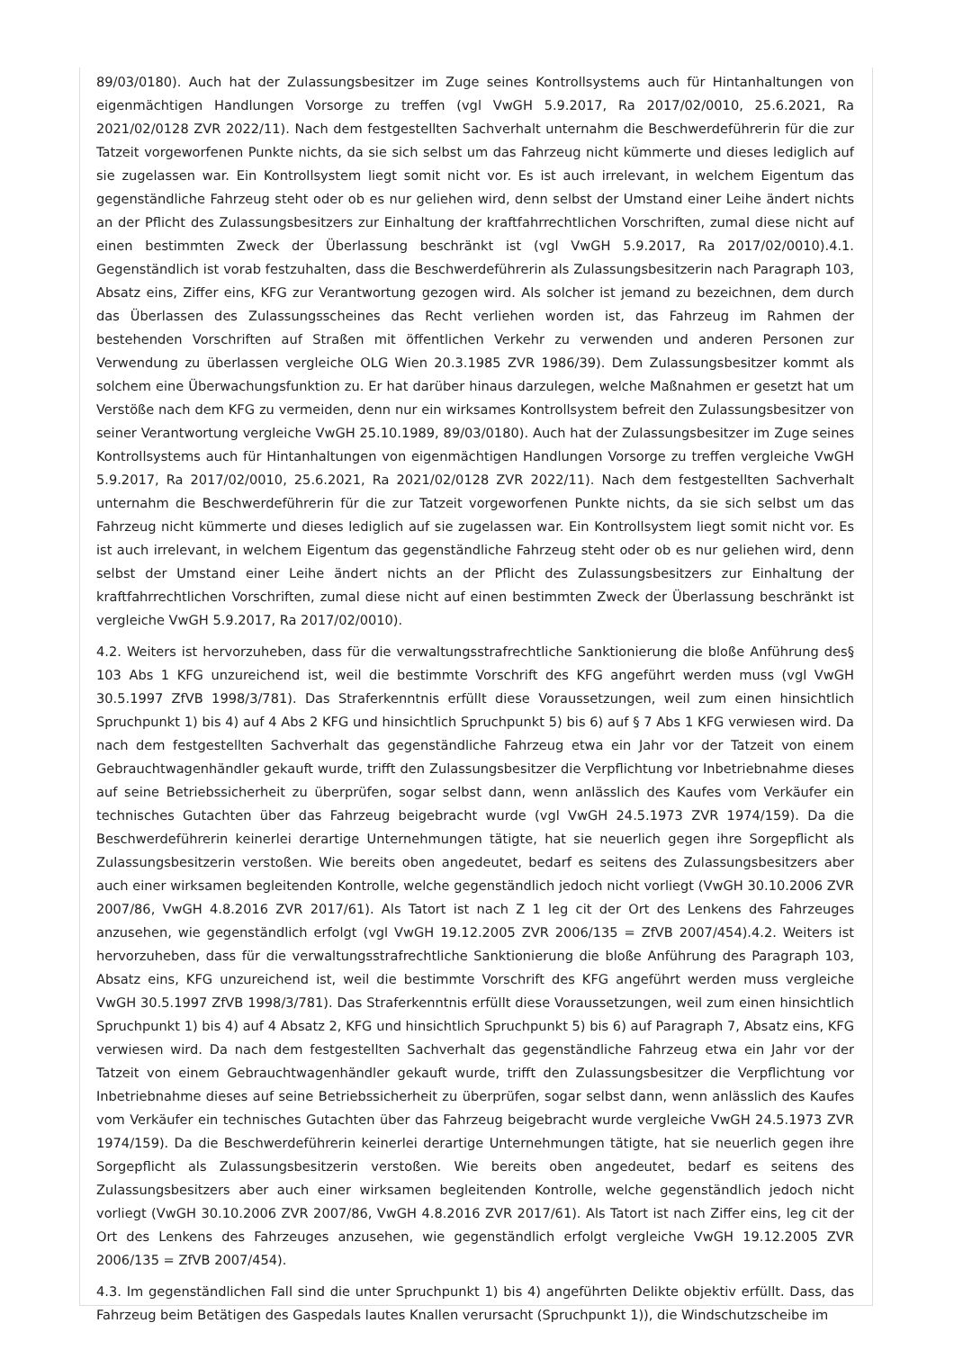89/03/0180). Auch hat der Zulassungsbesitzer im Zuge seines Kontrollsystems auch für Hintanhaltungen von eigenmächtigen Handlungen Vorsorge zu treffen (vgl VwGH 5.9.2017, Ra 2017/02/0010, 25.6.2021, Ra 2021/02/0128 ZVR 2022/11). Nach dem festgestellten Sachverhalt unternahm die Beschwerdeführerin für die zur Tatzeit vorgeworfenen Punkte nichts, da sie sich selbst um das Fahrzeug nicht kümmerte und dieses lediglich auf sie zugelassen war. Ein Kontrollsystem liegt somit nicht vor. Es ist auch irrelevant, in welchem Eigentum das gegenständliche Fahrzeug steht oder ob es nur geliehen wird, denn selbst der Umstand einer Leihe ändert nichts an der Pflicht des Zulassungsbesitzers zur Einhaltung der kraftfahrrechtlichen Vorschriften, zumal diese nicht auf einen bestimmten Zweck der Überlassung beschränkt ist (vgl VwGH 5.9.2017, Ra 2017/02/0010).4.1. Gegenständlich ist vorab festzuhalten, dass die Beschwerdeführerin als Zulassungsbesitzerin nach Paragraph 103, Absatz eins, Ziffer eins, KFG zur Verantwortung gezogen wird. Als solcher ist jemand zu bezeichnen, dem durch das Überlassen des Zulassungsscheines das Recht verliehen worden ist, das Fahrzeug im Rahmen der bestehenden Vorschriften auf Straßen mit öffentlichen Verkehr zu verwenden und anderen Personen zur Verwendung zu überlassen vergleiche OLG Wien 20.3.1985 ZVR 1986/39). Dem Zulassungsbesitzer kommt als solchem eine Überwachungsfunktion zu. Er hat darüber hinaus darzulegen, welche Maßnahmen er gesetzt hat um Verstöße nach dem KFG zu vermeiden, denn nur ein wirksames Kontrollsystem befreit den Zulassungsbesitzer von seiner Verantwortung vergleiche VwGH 25.10.1989, 89/03/0180). Auch hat der Zulassungsbesitzer im Zuge seines Kontrollsystems auch für Hintanhaltungen von eigenmächtigen Handlungen Vorsorge zu treffen vergleiche VwGH 5.9.2017, Ra 2017/02/0010, 25.6.2021, Ra 2021/02/0128 ZVR 2022/11). Nach dem festgestellten Sachverhalt unternahm die Beschwerdeführerin für die zur Tatzeit vorgeworfenen Punkte nichts, da sie sich selbst um das Fahrzeug nicht kümmerte und dieses lediglich auf sie zugelassen war. Ein Kontrollsystem liegt somit nicht vor. Es ist auch irrelevant, in welchem Eigentum das gegenständliche Fahrzeug steht oder ob es nur geliehen wird, denn selbst der Umstand einer Leihe ändert nichts an der Pflicht des Zulassungsbesitzers zur Einhaltung der kraftfahrrechtlichen Vorschriften, zumal diese nicht auf einen bestimmten Zweck der Überlassung beschränkt ist vergleiche VwGH 5.9.2017, Ra 2017/02/0010).
4.2. Weiters ist hervorzuheben, dass für die verwaltungsstrafrechtliche Sanktionierung die bloße Anführung des§ 103 Abs 1 KFG unzureichend ist, weil die bestimmte Vorschrift des KFG angeführt werden muss (vgl VwGH 30.5.1997 ZfVB 1998/3/781). Das Straferkenntnis erfüllt diese Voraussetzungen, weil zum einen hinsichtlich Spruchpunkt 1) bis 4) auf 4 Abs 2 KFG und hinsichtlich Spruchpunkt 5) bis 6) auf § 7 Abs 1 KFG verwiesen wird. Da nach dem festgestellten Sachverhalt das gegenständliche Fahrzeug etwa ein Jahr vor der Tatzeit von einem Gebrauchtwagenhändler gekauft wurde, trifft den Zulassungsbesitzer die Verpflichtung vor Inbetriebnahme dieses auf seine Betriebssicherheit zu überprüfen, sogar selbst dann, wenn anlässlich des Kaufes vom Verkäufer ein technisches Gutachten über das Fahrzeug beigebracht wurde (vgl VwGH 24.5.1973 ZVR 1974/159). Da die Beschwerdeführerin keinerlei derartige Unternehmungen tätigte, hat sie neuerlich gegen ihre Sorgepflicht als Zulassungsbesitzerin verstoßen. Wie bereits oben angedeutet, bedarf es seitens des Zulassungsbesitzers aber auch einer wirksamen begleitenden Kontrolle, welche gegenständlich jedoch nicht vorliegt (VwGH 30.10.2006 ZVR 2007/86, VwGH 4.8.2016 ZVR 2017/61). Als Tatort ist nach Z 1 leg cit der Ort des Lenkens des Fahrzeuges anzusehen, wie gegenständlich erfolgt (vgl VwGH 19.12.2005 ZVR 2006/135 = ZfVB 2007/454).4.2. Weiters ist hervorzuheben, dass für die verwaltungsstrafrechtliche Sanktionierung die bloße Anführung des Paragraph 103, Absatz eins, KFG unzureichend ist, weil die bestimmte Vorschrift des KFG angeführt werden muss vergleiche VwGH 30.5.1997 ZfVB 1998/3/781). Das Straferkenntnis erfüllt diese Voraussetzungen, weil zum einen hinsichtlich Spruchpunkt 1) bis 4) auf 4 Absatz 2, KFG und hinsichtlich Spruchpunkt 5) bis 6) auf Paragraph 7, Absatz eins, KFG verwiesen wird. Da nach dem festgestellten Sachverhalt das gegenständliche Fahrzeug etwa ein Jahr vor der Tatzeit von einem Gebrauchtwagenhändler gekauft wurde, trifft den Zulassungsbesitzer die Verpflichtung vor Inbetriebnahme dieses auf seine Betriebssicherheit zu überprüfen, sogar selbst dann, wenn anlässlich des Kaufes vom Verkäufer ein technisches Gutachten über das Fahrzeug beigebracht wurde vergleiche VwGH 24.5.1973 ZVR 1974/159). Da die Beschwerdeführerin keinerlei derartige Unternehmungen tätigte, hat sie neuerlich gegen ihre Sorgepflicht als Zulassungsbesitzerin verstoßen. Wie bereits oben angedeutet, bedarf es seitens des Zulassungsbesitzers aber auch einer wirksamen begleitenden Kontrolle, welche gegenständlich jedoch nicht vorliegt (VwGH 30.10.2006 ZVR 2007/86, VwGH 4.8.2016 ZVR 2017/61). Als Tatort ist nach Ziffer eins, leg cit der Ort des Lenkens des Fahrzeuges anzusehen, wie gegenständlich erfolgt vergleiche VwGH 19.12.2005 ZVR 2006/135 = ZfVB 2007/454).
4.3. Im gegenständlichen Fall sind die unter Spruchpunkt 1) bis 4) angeführten Delikte objektiv erfüllt. Dass, das Fahrzeug beim Betätigen des Gaspedals lautes Knallen verursacht (Spruchpunkt 1)), die Windschutzscheibe im